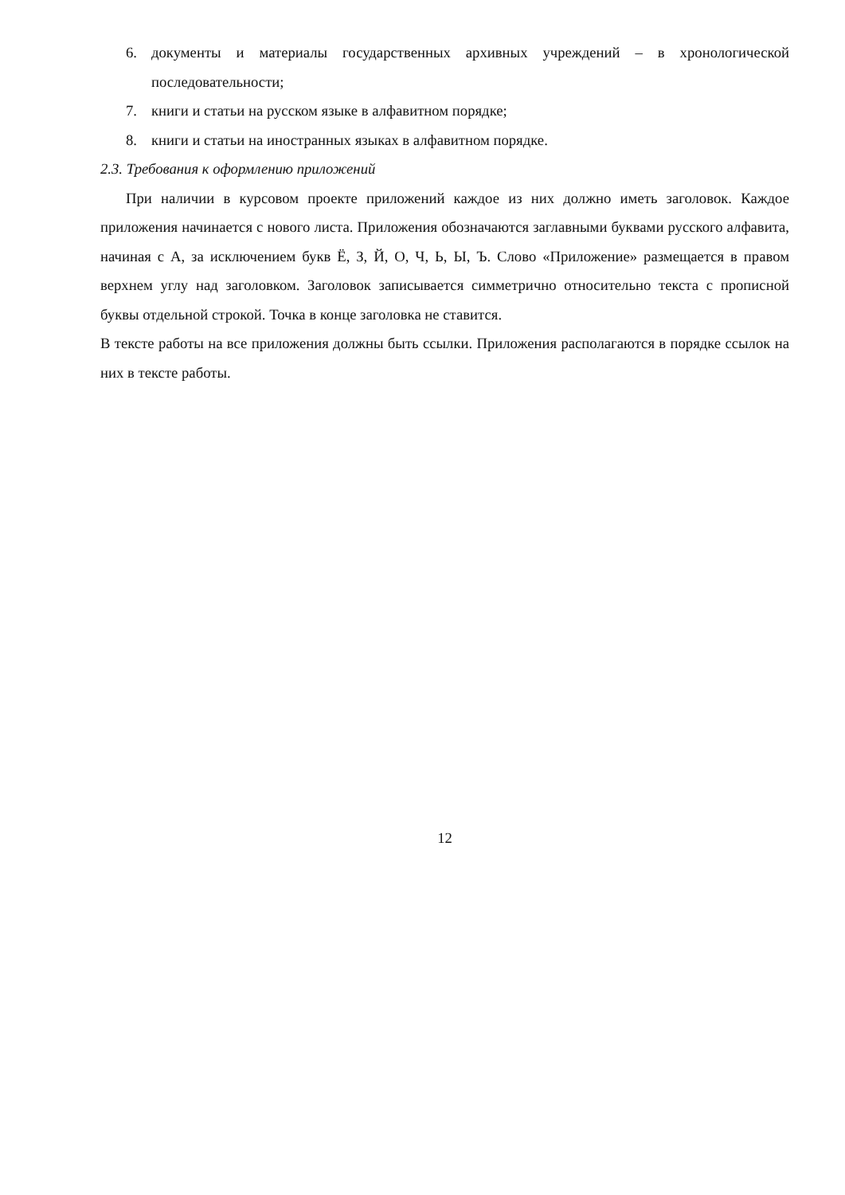6. документы и материалы государственных архивных учреждений – в хронологической последовательности;
7. книги и статьи на русском языке в алфавитном порядке;
8. книги и статьи на иностранных языках в алфавитном порядке.
2.3. Требования к оформлению приложений
При наличии в курсовом проекте приложений каждое из них должно иметь заголовок. Каждое приложения начинается с нового листа. Приложения обозначаются заглавными буквами русского алфавита, начиная с А, за исключением букв Ё, З, Й, О, Ч, Ь, Ы, Ъ. Слово «Приложение» размещается в правом верхнем углу над заголовком. Заголовок записывается симметрично относительно текста с прописной буквы отдельной строкой. Точка в конце заголовка не ставится.
В тексте работы на все приложения должны быть ссылки. Приложения располагаются в порядке ссылок на них в тексте работы.
12